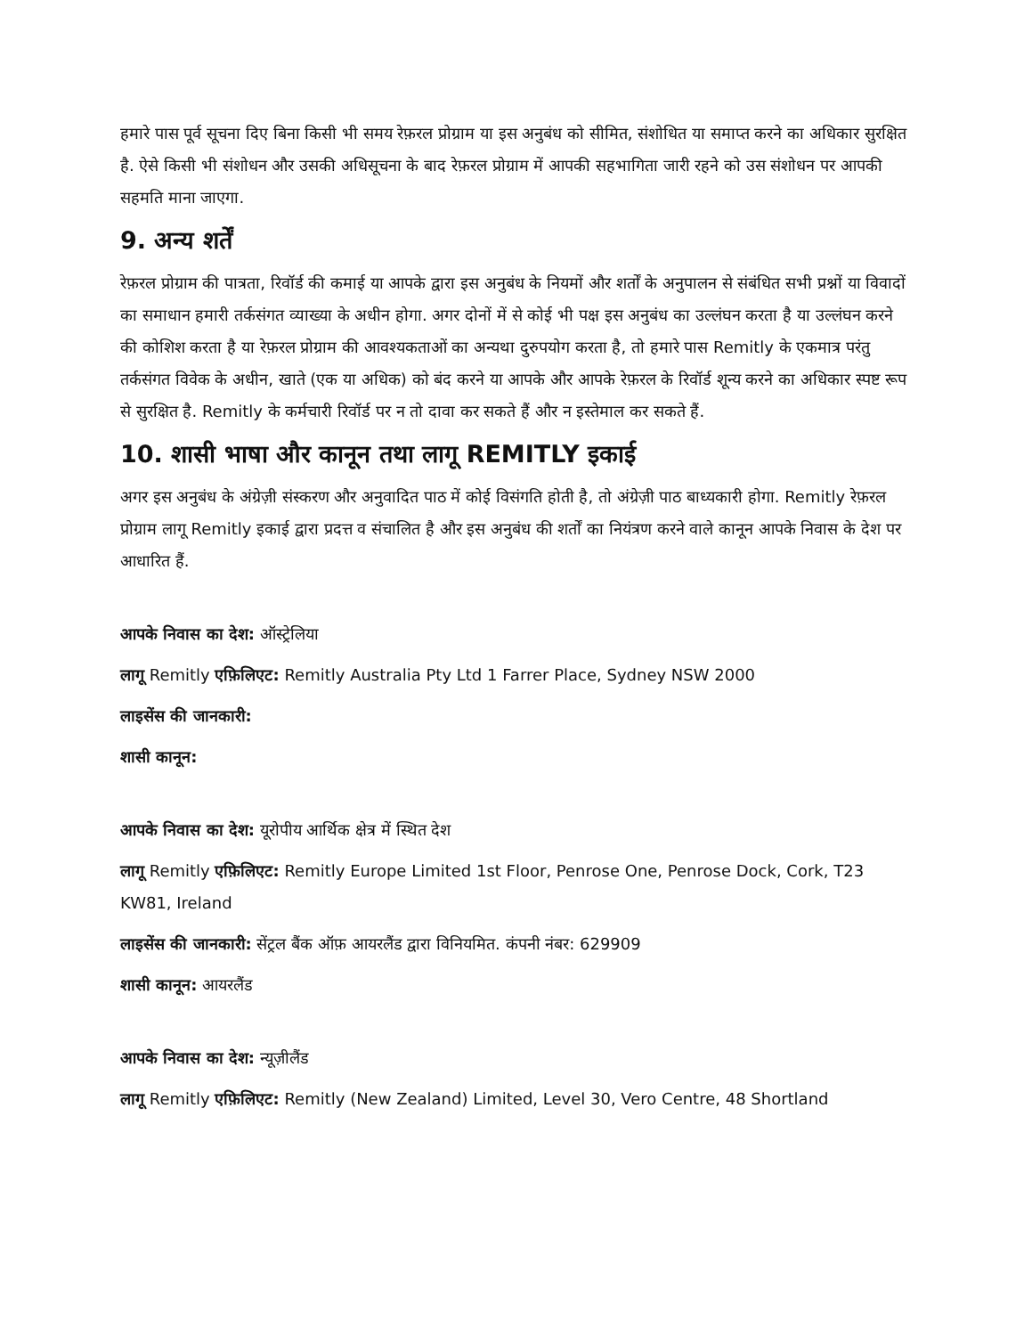हमारे पास पूर्व सूचना दिए बिना किसी भी समय रेफ़रल प्रोग्राम या इस अनुबंध को सीमित, संशोधित या समाप्त करने का अधिकार सुरक्षित है. ऐसे किसी भी संशोधन और उसकी अधिसूचना के बाद रेफ़रल प्रोग्राम में आपकी सहभागिता जारी रहने को उस संशोधन पर आपकी सहमति माना जाएगा.
9. अन्य शर्तें
रेफ़रल प्रोग्राम की पात्रता, रिवॉर्ड की कमाई या आपके द्वारा इस अनुबंध के नियमों और शर्तों के अनुपालन से संबंधित सभी प्रश्नों या विवादों का समाधान हमारी तर्कसंगत व्याख्या के अधीन होगा. अगर दोनों में से कोई भी पक्ष इस अनुबंध का उल्लंघन करता है या उल्लंघन करने की कोशिश करता है या रेफ़रल प्रोग्राम की आवश्यकताओं का अन्यथा दुरुपयोग करता है, तो हमारे पास Remitly के एकमात्र परंतु तर्कसंगत विवेक के अधीन, खाते (एक या अधिक) को बंद करने या आपके और आपके रेफ़रल के रिवॉर्ड शून्य करने का अधिकार स्पष्ट रूप से सुरक्षित है. Remitly के कर्मचारी रिवॉर्ड पर न तो दावा कर सकते हैं और न इस्तेमाल कर सकते हैं.
10. शासी भाषा और कानून तथा लागू REMITLY इकाई
अगर इस अनुबंध के अंग्रेज़ी संस्करण और अनुवादित पाठ में कोई विसंगति होती है, तो अंग्रेज़ी पाठ बाध्यकारी होगा. Remitly रेफ़रल प्रोग्राम लागू Remitly इकाई द्वारा प्रदत्त व संचालित है और इस अनुबंध की शर्तों का नियंत्रण करने वाले कानून आपके निवास के देश पर आधारित हैं.
आपके निवास का देश: ऑस्ट्रेलिया
लागू Remitly एफ़िलिएट: Remitly Australia Pty Ltd 1 Farrer Place, Sydney NSW 2000
लाइसेंस की जानकारी:
शासी कानून:
आपके निवास का देश: यूरोपीय आर्थिक क्षेत्र में स्थित देश
लागू Remitly एफ़िलिएट: Remitly Europe Limited 1st Floor, Penrose One, Penrose Dock, Cork, T23 KW81, Ireland
लाइसेंस की जानकारी: सेंट्रल बैंक ऑफ़ आयरलैंड द्वारा विनियमित. कंपनी नंबर: 629909
शासी कानून: आयरलैंड
आपके निवास का देश: न्यूज़ीलैंड
लागू Remitly एफ़िलिएट: Remitly (New Zealand) Limited, Level 30, Vero Centre, 48 Shortland